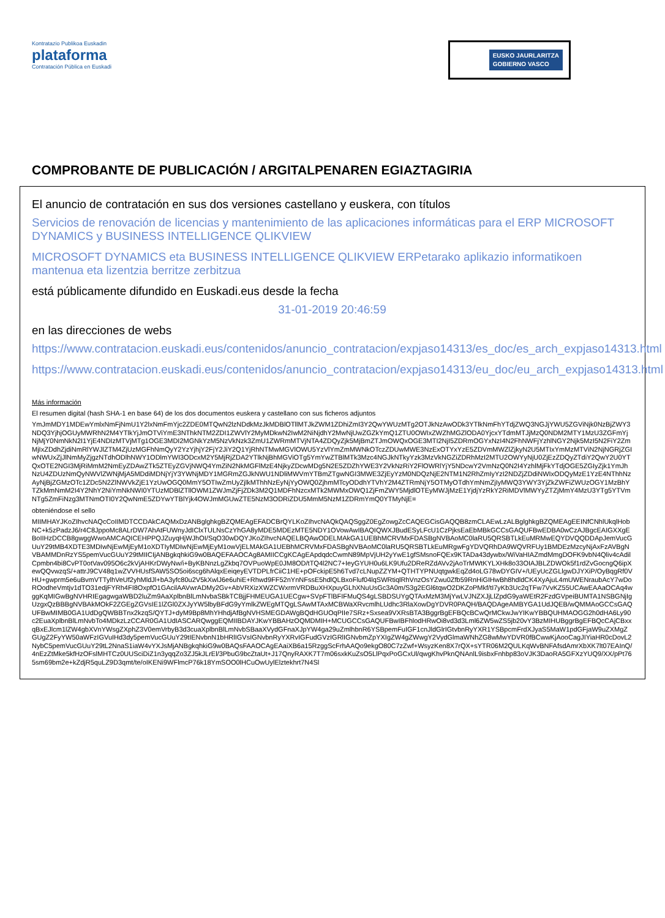Kontratazio Publikoa Euskadin
plataforma
Contratación Pública en Euskadi
EUSKO JAURLARITZA
GOBIERNO VASCO
COMPROBANTE DE PUBLICACIÓN / ARGITALPENAREN EGIAZTAGIRIA
El anuncio de contratación en sus dos versiones castellano y euskera, con títulos
Servicios de renovación de licencias y mantenimiento de las aplicaciones informáticas para el ERP MICROSOFT DYNAMICS y BUSINESS INTELLIGENCE QLIKVIEW
MICROSOFT DYNAMICS eta BUSINESS INTELLIGENCE QLIKVIEW ERPetarako aplikazio informatikoen mantenua eta lizentzia berritze zerbitzua
está públicamente difundido en Euskadi.eus desde la fecha
31-01-2019 20:46:59
en las direcciones de webs
https://www.contratacion.euskadi.eus/contenidos/anuncio_contratacion/expjaso14313/es_doc/es_arch_expjaso14313.html
https://www.contratacion.euskadi.eus/contenidos/anuncio_contratacion/expjaso14313/eu_doc/eu_arch_expjaso14313.html
Más información
El resumen digital (hash SHA-1 en base 64) de los dos documentos euskera y castellano con sus ficheros adjuntos
YmJmMDY1MDEwYmlxNmFjNmU1Y2lxNmFmYjc2ZDE0MTQwN2lzNDdkMzJkMDBlOTllMTJkZWM1ZDhiZmI3Y2QwYWUzMTg2OTJkNzAwODk3YTlkNmFhYTdjZWQ3NGJjYWU5ZGViNjk0NzBjZWY3NDQ3YjhjOGUyMWRhN2M4YTlkYjJmOTViYmE3NThkNTM2ZDI1ZWVlY2MyMDkwN2IwM2NiNjdhY2MwNjUwZGZkYmQ1ZTU0OWIxZWZhMGZlODA0YjcxYTdmMTJjMzQ0NDM2MTY1MzU3ZGFmYjNjMjY0NmNkN2I1YjE4NDIzMTVjMTg1OGE3MDI2MGNkYzM5NzVkNzk3ZmU1ZWRmMTVjNTA4ZDQyZjk5MjBmZTJmOWQxOGE3MTI2NjI5ZDRmOGYxNzI4N2FhNWFjYzhlNGY2Njk5MzI5N2FiY2ZmMjIxZDdhZjdiNmRlYWJlZTM4ZjUzMGFhNmQyY2YzYjhjY2FjY2JiY2Q1YjRhNTMwMGVlOWU5YzVlYmZmMWNkOTczZDUwMWE3NzExOTYxYzE5ZDVmMWZlZjkyN2U5MTIxYmMzMTViN2NjNGRjZGIwNWUxZjJlNmMyZjgzNTdhODlhNWY1ODlmYWI3ODcxM2Y5MjRjZDA2YTlkNjBhMGViOTg5YmYwZTBlMTk3Mzc4NGJkNTkyYzk3MzVkNGZiZDRhMzI2MTU2OWYyNjU0ZjEzZDQyZTdiY2QwY2U0YTQxOTE2NGI3MjRiMmM2NmEyZDAwZTk5ZTEyZGVjNWQ4YmZiN2NkMGFlMzE4NjkyZDcwMDg5N2E5ZDZhYWE3Y2VkNzRiY2FlOWRlYjY5NDcwY2VmNzQ0N2I4YzhlMjFkYTdjOGE5ZGIyZjk1YmJhNzU4ZDUzNmQyNWVlZWNjMjA5MDdiMDNjYjY3YWNjMDY1MGRmZGJkNWU1NDliMWVmYTBmZTgwNGI3MWE3ZjEyYzM0NDQzNjE2NTM1N2RhZmIyYzI2NDZjZDdiNWIxODQyMzE1YzE4NThhNzAyNjBjZGMzOTc1ZDc5N2ZlNWVkZjE1YzUwOGQ0MmY5OTIwZmUyZjlkMThhNzEyNjYyOWQ0ZjhmMTcyODdhYTVhY2M4ZTRmNjY5OTMyOTdhYmNmZjIyMWQ3YWY3YjZkZWFiZWUzOGY1MzBhYTZkMmNmM2I4Y2NhY2NiYmNkNWI0YTUzMDBlZTllOWM1ZWJmZjFjZDk3M2Q1MDFhNzcxMTk2MWMxOWQ1ZjFmZWY5MjdlOTEyMWJjMzE1YjdjYzRkY2RiMDVlMWYyZTZjMmY4MzU3YTg5YTVmNTg5ZmFiNzg3MTNmOTI0Y2QwNmE5ZDYwYTBlYjk4OWJmMGUwZTE5NzM3ODRiZDU5MmM5NzM1ZDRmYmQ0YTMyNjE=
obteniéndose el sello
MIIMHAYJKoZIhvcNAQcCoIIMDTCCDAkCAQMxDzANBglghkgBZQMEAgEFADCBrQYLKoZIhvcNAQkQAQSggZ0EgZowgZcCAQEGCisGAQQB8zmCLAEwLzALBglghkgBZQMEAgEEINfCNhlUkqlHobNC+k5zPadzJ6/r4C8JppoMc8ALrDW7AhAtFUWnyJdIClxTULNsCzYhGA8yMDE5MDEzMTE5NDY1OVowAwIBAQIQWXJBudESyLFcU1CzPjksEaEbMBkGCCsGAQUFBwEDBA0wCzAJBgcEAIGXXgEBoIIHzDCCB8gwggWwoAMCAQICEHPPQJZuyqHjWJhOI/SqO30wDQYJKoZIhvcNAQELBQAwODELMAkGA1UEBhMCRVMxFDASBgNVBAoMC0laRU5QRSBTLkEuMRMwEQYDVQQDDApJemVucGUuY29tMB4XDTE3MDIwNjEwMjEyM1oXDTIyMDIwNjEwMjEyM1owVjELMAkGA1UEBhMCRVMxFDASBgNVBAoMC0laRU5QRSBTLkEuMRgwFgYDVQRhDA9WQVRFUy1BMDEzMzcyNjAxFzAVBgNVBAMMDnRzYS5pemVucGUuY29tMIICIjANBgkqhkiG9w0BAQEFAAOCAg8AMIICCgKCAgEApdqdcCwmN89MpVjUH2yYwE1gfSMsnoFQEx9KTADa43dywbx/WiVaHIAZmdMmgDOFK9vbN4Qliv4cAdilCpmbn4bi8CvPT0otVav095O6c2kVjAHKrDWyNw/i+ByKBNnzLgZkbq7OVPuoWpE0JM8OD/tTQ4l2NC7+IeyGYUH0u6LK9Ufu2DReRZdAVv2jAoTrMWtKYLXHk8o33OIAJBLZDWOk5f1rdZvGocngQ6ipXewQQvwzqS/+attrJ9CV48q1wZVVHUsfSAW5SO5oi6scg6hAlqxEeiqeyEVTDPLfrCiiC1HE+pOFckipE5h6Tvd7cLNupZZYM+QTHTYPNUqtgwkEqZd4oLG78wDYGIV+/UEyUcZGLlgwDJYXiP/OyBqgRf0VHU+gwprm5e6uBvmVTTylhVeUf2yhMldJl+bA3yfc80u2V5kXwlJ6e6uhiE+Rhwd9FF52nYnNFssE5hdlQLBxoFluf04lqSWRtiqlRhVnzOsYZwu0Zfb59RnHiGIHwBh8hdldCK4XyAjuL4mUWENraubAcY7wDoROodheVmtjv1dTO31edjFYRh4FI8OxpfO1GAcilAAVwrADMy2Gv+AbVRXizXWZCWxrmVRDBuXHXpuyGLhXNuUsGc3A0m/S3g2EGl6tqwO2DKZoPMkf/tI7yKb3Uc2qTFw7VvKZ55UCAwEAAaOCAq4wggKqMIGwBgNVHRIEgagwgaWBD2luZm9AaXplbnBlLmNvbaSBkTCBjjFHMEUGA1UECgw+SVpFTlBFIFMuQS4gLSBDSUYgQTAxMzM3MjYwLVJNZXJjLlZpdG9yaWEtR2FzdGVpeiBUMTA1NSBGNjIgUzgxQzBBBgNVBAkMOkF2ZGEgZGVsIE1lZGl0ZXJyYW5lbyBFdG9yYmlkZWEgMTQgLSAwMTAxMCBWaXRvcmlhLUdhc3RlaXowDgYDVR0PAQH/BAQDAgeAMBYGA1UdJQEB/wQMMAoGCCsGAQUFBwMIMB0GA1UdDgQWBBTnx2kzqS/QYTJ+dyM9Bp8MhYHhdjAfBgNVHSMEGDAWgBQdHGUOqPIIe7SRz+Sxsea9VXRsBTA3BggrBgEFBQcBCwQrMCkwJwYIKwYBBQUHMAOGG2h0dHA6Ly90c2EuaXplbnBlLmNvbTo4MDkzLzCCAR0GA1UdIASCARQwggEQMIIBDAYJKwYBBAHzOQMDMIH+MCUGCCsGAQUFBwIBFhlodHRwOi8vd3d3Lml6ZW5wZS5jb20vY3BzMIHUBggrBgEFBQcCAjCBxxqBxEJlcm1lZW4gbXVnYWsgZXphZ3V0emVrbyB3d3cuaXplbnBlLmNvbSBaaXVydGFnaXJpYW4ga29uZmlhbnR6YSBpemFuIGF1cnJldGlrIGtvbnRyYXR1YSBpcmFrdXJyaS5MaW1pdGFjaW9uZXMgZGUgZ2FyYW50aWFzIGVuIHd3dy5pemVucGUuY29tIENvbnN1bHRlIGVsIGNvbnRyYXRvIGFudGVzIGRlIGNvbmZpYXIgZW4gZWwgY2VydGlmaWNhZG8wMwYDVR0fBCwwKjAooCagJIYiaHR0cDovL2NybC5pemVucGUuY29tL2NnaS1iaW4vYXJsMjANBgkqhkiG9w0BAQsFAAOCAgEAaiXB6a15RzggScFrhAAQo9ekgO80C7zZwf+WsyzKen8X7rQX+sYTR06M2QULKqWvBNFAfsdAmrXbXK7lt07EAInQ/4nEzZtMke5kfHzOFslMHTCz0UUSciDiZ1n3yqqZo3ZJ5kJLrEl/3PbuG9bcZtaUt+J17QnyRAXK7T7m06sxkKuZsO5LlPqxPoGCxUl/qwgKhvPknQNAnlL9isbxFnhbp83oVJK3DaoRA5GFXzYUQ9/XX/pPt765sm69bm2e+kZdjR5quLZ9D3qmt/te/oIKENi9WFlmcP76k18YmSOO0lHCuOwUylElztekhrt7N4Sl